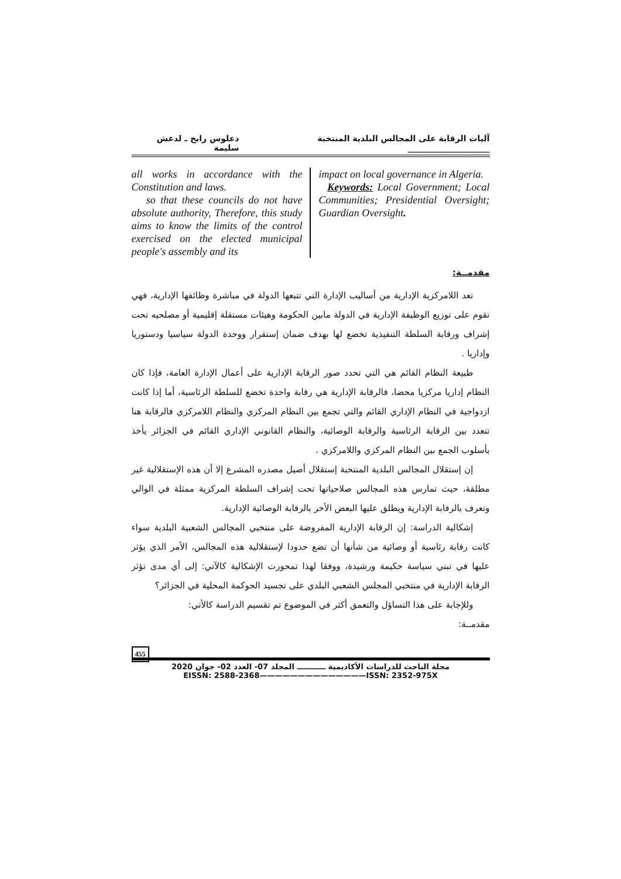آليات الرقابة على المجالس البلدية المنتخبة ____________________ دعلوس رابح ـ لدغش سليمة
all works in accordance with the Constitution and laws.
so that these councils do not have absolute authority, Therefore, this study aims to know the limits of the control exercised on the elected municipal people's assembly and its
impact on local governance in Algeria.
Keywords: Local Government; Local Communities; Presidential Oversight; Guardian Oversight.
مقدمــة:
تعد اللامركزية الإدارية من أساليب الإدارة التي تتبعها الدولة في مباشرة وظائفها الإدارية، فهي تقوم على توزيع الوظيفة الإدارية في الدولة مابين الحكومة وهيئات مستقلة إقليمية أو مصلحيه تحت إشراف ورقابة السلطة التنفيذية تخضع لها بهدف ضمان إستقرار ووحدة الدولة سياسيا ودستوريا وإداريا .
طبيعة النظام القائم هي التي تحدد صور الرقابة الإدارية على أعمال الإدارة العامة، فإذا كان النظام إداريا مركزيا محضا، فالرقابة الإدارية هي رقابة واحدة تخضع للسلطة الرئاسية، أما إذا كانت ازدواجية في النظام الإداري القائم والتي تجمع بين النظام المركزي والنظام اللامركزي فالرقابة هنا تتعدد بين الرقابة الرئاسية والرقابة الوصائية، والنظام القانوني الإداري القائم في الجزائر يأخذ بأسلوب الجمع بين النظام المركزي واللامركزي .
إن إستقلال المجالس البلدية المنتخبة إستقلال أصيل مصدره المشرع إلا أن هذه الإستقلالية غير مطلقة، حيث تمارس هذه المجالس صلاحياتها تحت إشراف السلطة المركزية ممثلة في الوالي وتعرف بالرقابة الإدارية ويطلق عليها البعض الأخر بالرقابة الوصائية الإدارية.
إشكالية الدراسة: إن الرقابة الإدارية المفروضة على منتخبي المجالس الشعبية البلدية سواء كانت رقابة رئاسية أو وصائية من شأنها أن تضع حدودا لإستقلالية هذه المجالس، الأمر الذي يؤثر عليها في تبني سياسة حكيمة ورشيدة، ووفقا لهذا تمحورت الإشكالية كالآتي: إلى أي مدى تؤثر الرقابة الإدارية في منتخبي المجلس الشعبي البلدي على تجسيد الحوكمة المحلية في الجزائر؟
وللإجابة على هذا التساؤل والتعمق أكثر في الموضوع تم تقسيم الدراسة كالأتي:
مقدمــة:
455
مجلة الباحث للدراسات الأكاديمية ـــــــــــ المجلد 07- العدد 02- جوان 2020
EISSN: 2588-2368——————————————ISSN: 2352-975X